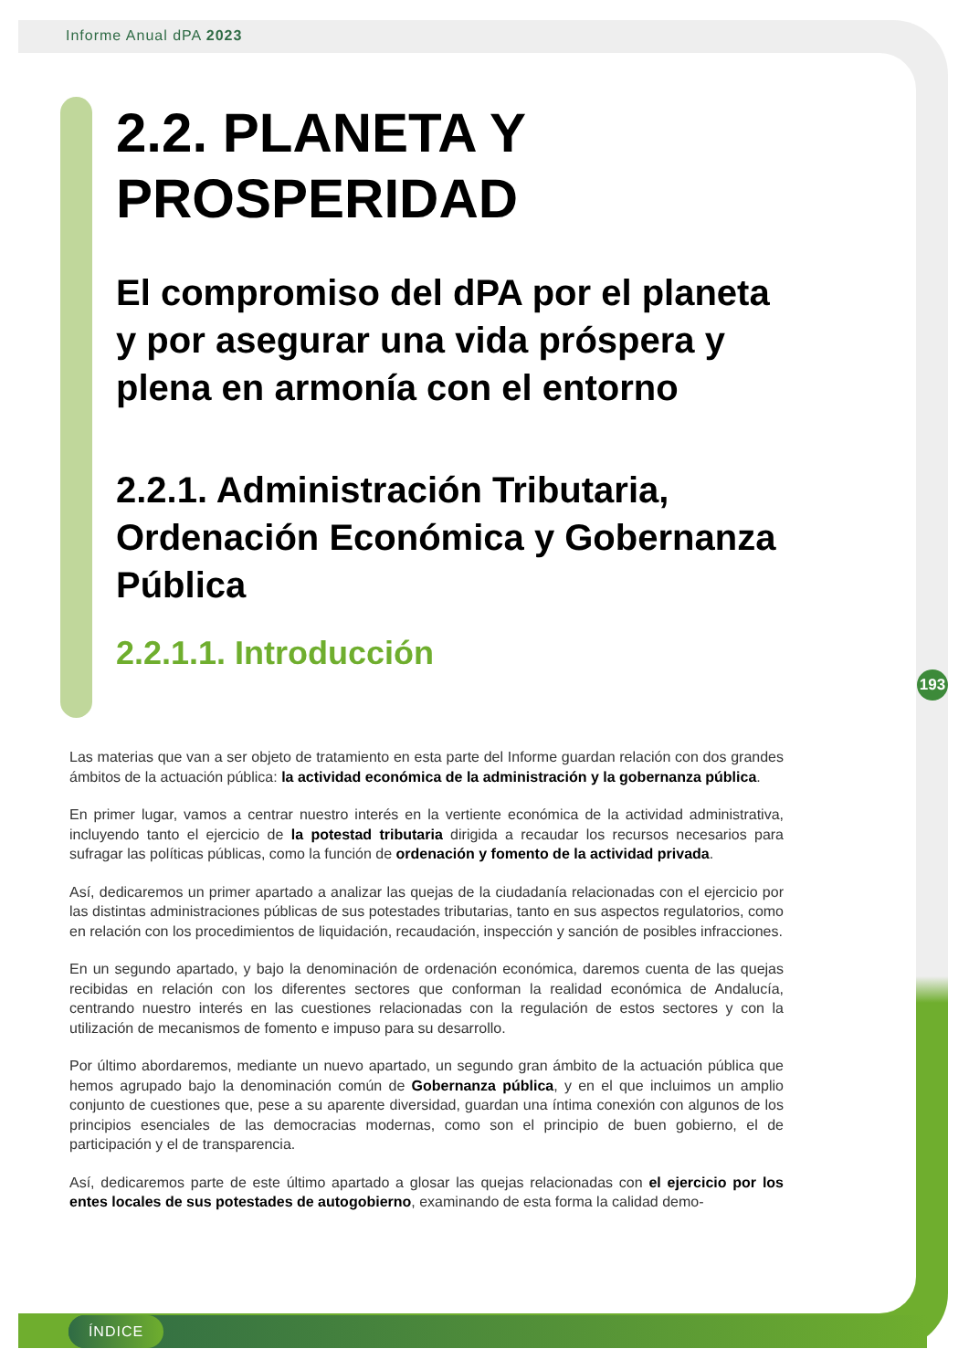Informe Anual dPA 2023
193
2.2. PLANETA Y PROSPERIDAD
El compromiso del dPA por el planeta y por asegurar una vida próspera y plena en armonía con el entorno
2.2.1. Administración Tributaria, Ordenación Económica y Gobernanza Pública
2.2.1.1. Introducción
Las materias que van a ser objeto de tratamiento en esta parte del Informe guardan relación con dos grandes ámbitos de la actuación pública: la actividad económica de la administración y la gobernanza pública.
En primer lugar, vamos a centrar nuestro interés en la vertiente económica de la actividad administrativa, incluyendo tanto el ejercicio de la potestad tributaria dirigida a recaudar los recursos necesarios para sufragar las políticas públicas, como la función de ordenación y fomento de la actividad privada.
Así, dedicaremos un primer apartado a analizar las quejas de la ciudadanía relacionadas con el ejercicio por las distintas administraciones públicas de sus potestades tributarias, tanto en sus aspectos regulatorios, como en relación con los procedimientos de liquidación, recaudación, inspección y sanción de posibles infracciones.
En un segundo apartado, y bajo la denominación de ordenación económica, daremos cuenta de las quejas recibidas en relación con los diferentes sectores que conforman la realidad económica de Andalucía, centrando nuestro interés en las cuestiones relacionadas con la regulación de estos sectores y con la utilización de mecanismos de fomento e impuso para su desarrollo.
Por último abordaremos, mediante un nuevo apartado, un segundo gran ámbito de la actuación pública que hemos agrupado bajo la denominación común de Gobernanza pública, y en el que incluimos un amplio conjunto de cuestiones que, pese a su aparente diversidad, guardan una íntima conexión con algunos de los principios esenciales de las democracias modernas, como son el principio de buen gobierno, el de participación y el de transparencia.
Así, dedicaremos parte de este último apartado a glosar las quejas relacionadas con el ejercicio por los entes locales de sus potestades de autogobierno, examinando de esta forma la calidad demo-
ÍNDICE